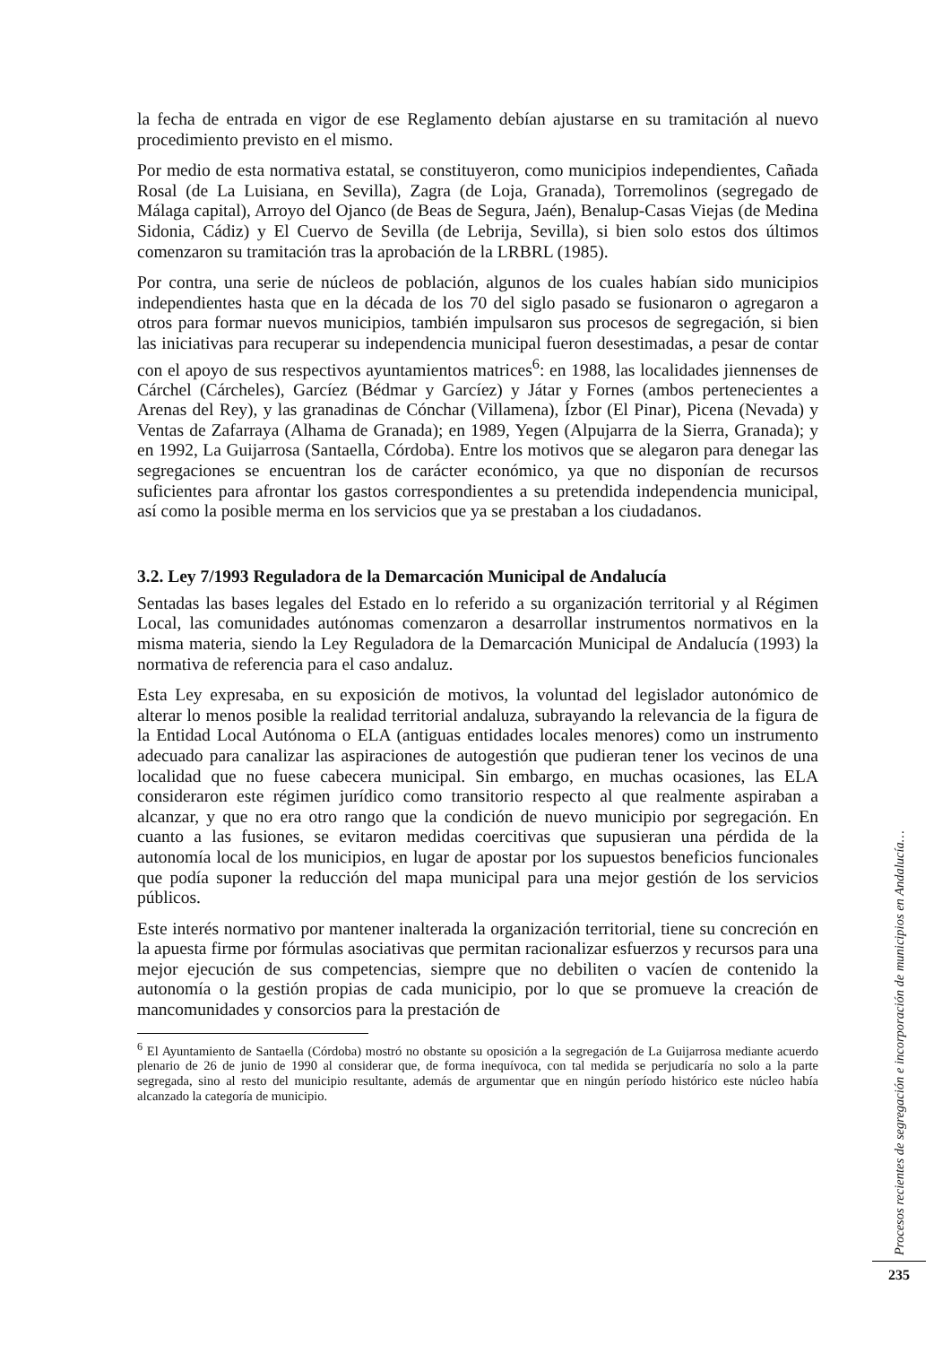la fecha de entrada en vigor de ese Reglamento debían ajustarse en su tramitación al nuevo procedimiento previsto en el mismo.
Por medio de esta normativa estatal, se constituyeron, como municipios independientes, Cañada Rosal (de La Luisiana, en Sevilla), Zagra (de Loja, Granada), Torremolinos (segregado de Málaga capital), Arroyo del Ojanco (de Beas de Segura, Jaén), Benalup-Casas Viejas (de Medina Sidonia, Cádiz) y El Cuervo de Sevilla (de Lebrija, Sevilla), si bien solo estos dos últimos comenzaron su tramitación tras la aprobación de la LRBRL (1985).
Por contra, una serie de núcleos de población, algunos de los cuales habían sido municipios independientes hasta que en la década de los 70 del siglo pasado se fusionaron o agregaron a otros para formar nuevos municipios, también impulsaron sus procesos de segregación, si bien las iniciativas para recuperar su independencia municipal fueron desestimadas, a pesar de contar con el apoyo de sus respectivos ayuntamientos matrices<sup>6</sup>: en 1988, las localidades jiennenses de Cárchel (Cárcheles), Garcíez (Bédmar y Garcíez) y Játar y Fornes (ambos pertenecientes a Arenas del Rey), y las granadinas de Cónchar (Villamena), Ízbor (El Pinar), Picena (Nevada) y Ventas de Zafarraya (Alhama de Granada); en 1989, Yegen (Alpujarra de la Sierra, Granada); y en 1992, La Guijarrosa (Santaella, Córdoba). Entre los motivos que se alegaron para denegar las segregaciones se encuentran los de carácter económico, ya que no disponían de recursos suficientes para afrontar los gastos correspondientes a su pretendida independencia municipal, así como la posible merma en los servicios que ya se prestaban a los ciudadanos.
3.2. Ley 7/1993 Reguladora de la Demarcación Municipal de Andalucía
Sentadas las bases legales del Estado en lo referido a su organización territorial y al Régimen Local, las comunidades autónomas comenzaron a desarrollar instrumentos normativos en la misma materia, siendo la Ley Reguladora de la Demarcación Municipal de Andalucía (1993) la normativa de referencia para el caso andaluz.
Esta Ley expresaba, en su exposición de motivos, la voluntad del legislador autonómico de alterar lo menos posible la realidad territorial andaluza, subrayando la relevancia de la figura de la Entidad Local Autónoma o ELA (antiguas entidades locales menores) como un instrumento adecuado para canalizar las aspiraciones de autogestión que pudieran tener los vecinos de una localidad que no fuese cabecera municipal. Sin embargo, en muchas ocasiones, las ELA consideraron este régimen jurídico como transitorio respecto al que realmente aspiraban a alcanzar, y que no era otro rango que la condición de nuevo municipio por segregación. En cuanto a las fusiones, se evitaron medidas coercitivas que supusieran una pérdida de la autonomía local de los municipios, en lugar de apostar por los supuestos beneficios funcionales que podía suponer la reducción del mapa municipal para una mejor gestión de los servicios públicos.
Este interés normativo por mantener inalterada la organización territorial, tiene su concreción en la apuesta firme por fórmulas asociativas que permitan racionalizar esfuerzos y recursos para una mejor ejecución de sus competencias, siempre que no debiliten o vacíen de contenido la autonomía o la gestión propias de cada municipio, por lo que se promueve la creación de mancomunidades y consorcios para la prestación de
<sup>6</sup> El Ayuntamiento de Santaella (Córdoba) mostró no obstante su oposición a la segregación de La Guijarrosa mediante acuerdo plenario de 26 de junio de 1990 al considerar que, de forma inequívoca, con tal medida se perjudicaría no solo a la parte segregada, sino al resto del municipio resultante, además de argumentar que en ningún período histórico este núcleo había alcanzado la categoría de municipio.
Procesos recientes de segregación e incorporación de municipios en Andalucía…
235